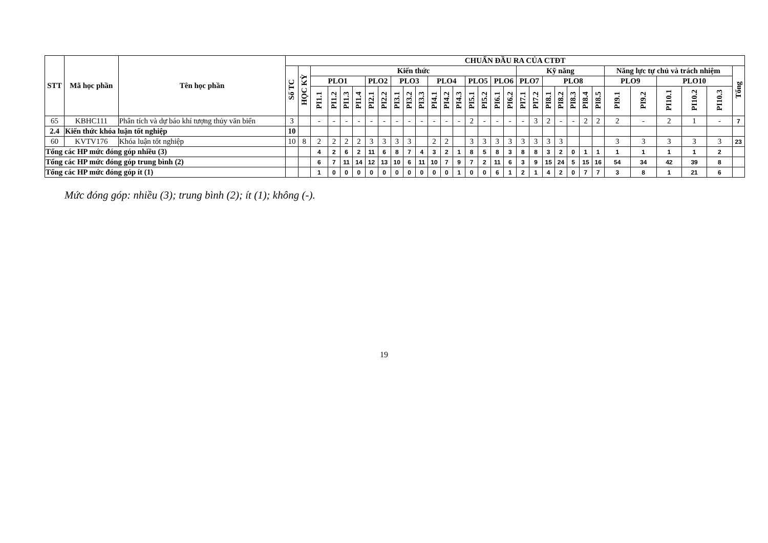| STT | Mã học phần | Tên học phần | CHUẨN ĐẦU RA CỦA CTĐT | | | | | | | | | | | | | | | | | | | | | | | | | | | | | | |
| --- | --- | --- | --- | --- | --- | --- | --- | --- | --- | --- | --- | --- | --- | --- | --- | --- | --- | --- | --- | --- | --- | --- | --- | --- | --- | --- | --- | --- | --- | --- | --- | --- | --- |
| | | | Số TC | HỌC KỲ | Kiến thức | | | | | | | | | | | | | | | | Kỹ năng | | | | | | | Năng lực tự chủ và trách nhiệm | | | | | Tổng |
| | | | | | PLO1 | | | | PLO2 | | PLO3 | | | PLO4 | | | PLO5 | | PLO6 | | PLO7 | | PLO8 | | | | | PLO9 | | PLO10 | | | |
| | | | | | PI1.1 | PI1.2 | PI1.3 | PI1.4 | PI2.1 | PI2.2 | PI3.1 | PI3.2 | PI3.3 | PI4.1 | PI4.2 | PI4.3 | PI5.1 | PI5.2 | PI6.1 | PI6.2 | PI7.1 | PI7.2 | PI8.1 | PI8.2 | PI8.3 | PI8.4 | PI8.5 | PI9.1 | PI9.2 | PI10.1 | PI10.2 | PI10.3 | |
| 65 | KBHC111 | Phân tích và dự báo khí tượng thủy văn biển | 3 | | - | - | - | - | - | - | - | - | - | - | - | - | 2 | - | - | - | - | 3 | 2 | - | - | 2 | 2 | 2 | - | 2 | 1 | - | 7 |
| 2.4 | Kiến thức khóa luận tốt nghiệp | | 10 | | | | | | | | | | | | | | | | | | | | | | | | | | | | | | |
| 60 | KVTV176 | Khóa luận tốt nghiệp | 10 | 8 | 2 | 2 | 2 | 2 | 3 | 3 | 3 | 3 | | 2 | 2 | | 3 | 3 | 3 | 3 | 3 | 3 | 3 | 3 | | | | 3 | 3 | 3 | 3 | 3 | 23 |
| Tổng các HP mức đóng góp nhiều (3) | | | | | 4 | 2 | 6 | 2 | 11 | 6 | 8 | 7 | 4 | 3 | 2 | 1 | 8 | 5 | 8 | 3 | 8 | 8 | 3 | 2 | 0 | 1 | 1 | 1 | 1 | 1 | 1 | 2 | |
| Tổng các HP mức đóng góp trung bình (2) | | | | | 6 | 7 | 11 | 14 | 12 | 13 | 10 | 6 | 11 | 10 | 7 | 9 | 7 | 2 | 11 | 6 | 3 | 9 | 15 | 24 | 5 | 15 | 16 | 54 | 34 | 42 | 39 | 8 | |
| Tổng các HP mức đóng góp ít (1) | | | | | 1 | 0 | 0 | 0 | 0 | 0 | 0 | 0 | 0 | 0 | 0 | 1 | 0 | 0 | 6 | 1 | 2 | 1 | 4 | 2 | 0 | 7 | 7 | 3 | 8 | 1 | 21 | 6 | |
Mức đóng góp: nhiều (3); trung bình (2); ít (1); không (-).
19